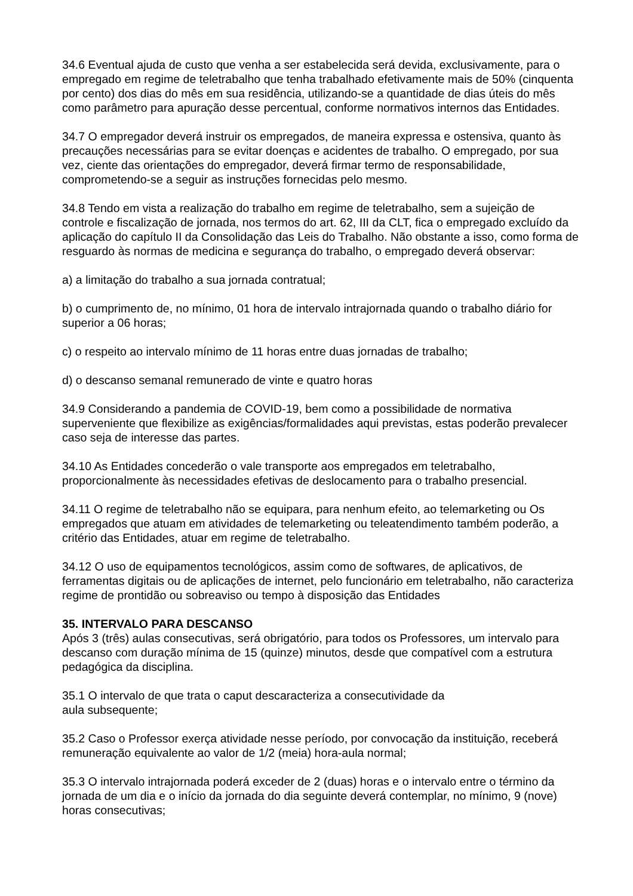34.6 Eventual ajuda de custo que venha a ser estabelecida será devida, exclusivamente, para o empregado em regime de teletrabalho que tenha trabalhado efetivamente mais de 50% (cinquenta por cento) dos dias do mês em sua residência, utilizando-se a quantidade de dias úteis do mês como parâmetro para apuração desse percentual, conforme normativos internos das Entidades.
34.7 O empregador deverá instruir os empregados, de maneira expressa e ostensiva, quanto às precauções necessárias para se evitar doenças e acidentes de trabalho. O empregado, por sua vez, ciente das orientações do empregador, deverá firmar termo de responsabilidade, comprometendo-se a seguir as instruções fornecidas pelo mesmo.
34.8 Tendo em vista a realização do trabalho em regime de teletrabalho, sem a sujeição de controle e fiscalização de jornada, nos termos do art. 62, III da CLT, fica o empregado excluído da aplicação do capítulo II da Consolidação das Leis do Trabalho. Não obstante a isso, como forma de resguardo às normas de medicina e segurança do trabalho, o empregado deverá observar:
a) a limitação do trabalho a sua jornada contratual;
b) o cumprimento de, no mínimo, 01 hora de intervalo intrajornada quando o trabalho diário for superior a 06 horas;
c) o respeito ao intervalo mínimo de 11 horas entre duas jornadas de trabalho;
d) o descanso semanal remunerado de vinte e quatro horas
34.9 Considerando a pandemia de COVID-19, bem como a possibilidade de normativa superveniente que flexibilize as exigências/formalidades aqui previstas, estas poderão prevalecer caso seja de interesse das partes.
34.10 As Entidades concederão o vale transporte aos empregados em teletrabalho, proporcionalmente às necessidades efetivas de deslocamento para o trabalho presencial.
34.11 O regime de teletrabalho não se equipara, para nenhum efeito, ao telemarketing ou Os empregados que atuam em atividades de telemarketing ou teleatendimento também poderão, a critério das Entidades, atuar em regime de teletrabalho.
34.12 O uso de equipamentos tecnológicos, assim como de softwares, de aplicativos, de ferramentas digitais ou de aplicações de internet, pelo funcionário em teletrabalho, não caracteriza regime de prontidão ou sobreaviso ou tempo à disposição das Entidades
35. INTERVALO PARA DESCANSO
Após 3 (três) aulas consecutivas, será obrigatório, para todos os Professores, um intervalo para descanso com duração mínima de 15 (quinze) minutos, desde que compatível com a estrutura pedagógica da disciplina.
35.1 O intervalo de que trata o caput descaracteriza a consecutividade da
aula subsequente;
35.2 Caso o Professor exerça atividade nesse período, por convocação da instituição, receberá remuneração equivalente ao valor de 1/2 (meia) hora-aula normal;
35.3 O intervalo intrajornada poderá exceder de 2 (duas) horas e o intervalo entre o término da jornada de um dia e o início da jornada do dia seguinte deverá contemplar, no mínimo, 9 (nove) horas consecutivas;